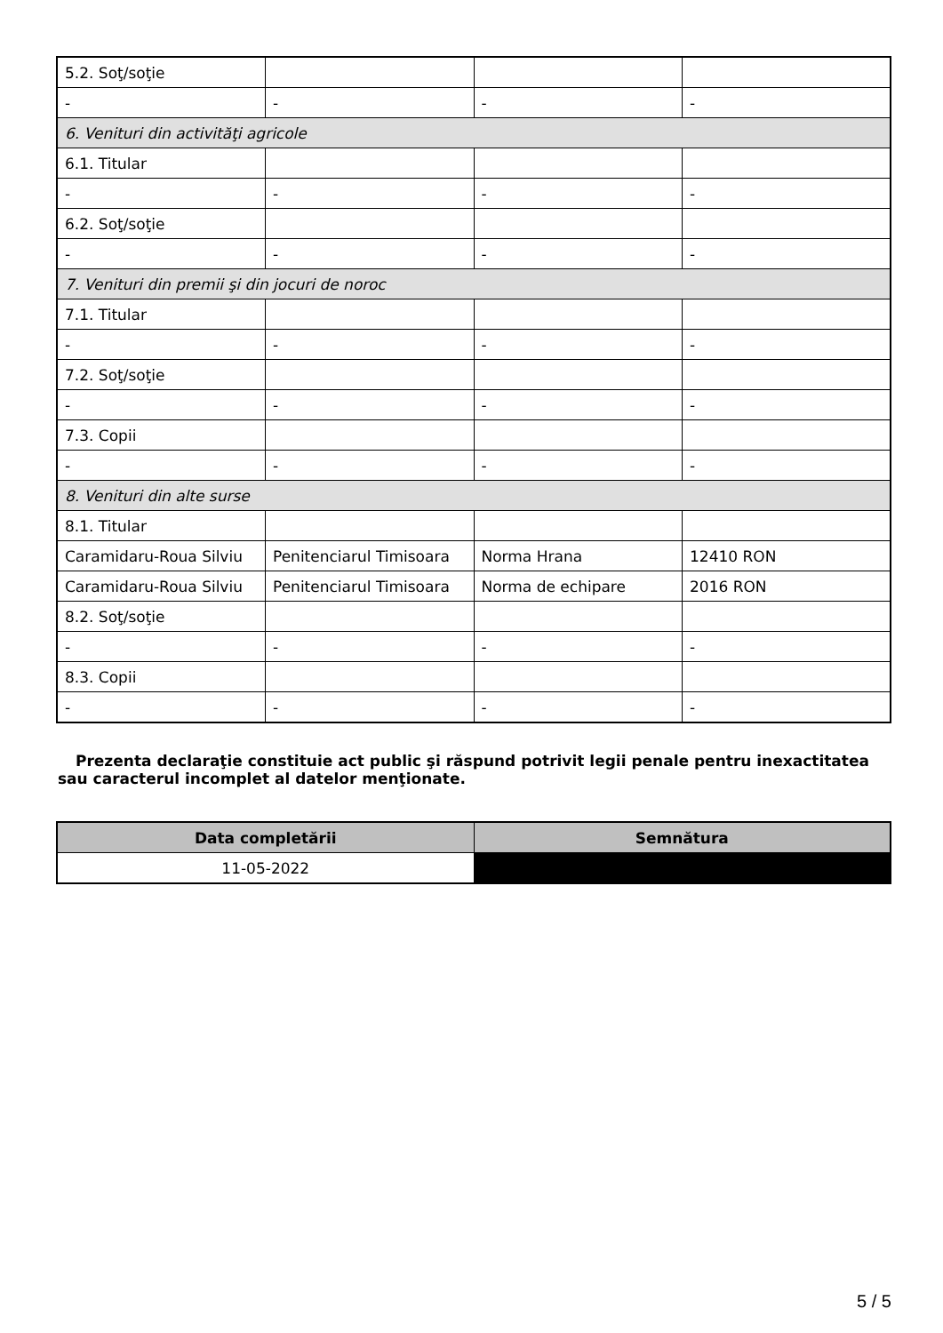| 5.2. Soţ/soţie | | | |
| - | - | - | - |
| 6. Venituri din activităţi agricole | | | |
| 6.1. Titular | | | |
| - | - | - | - |
| 6.2. Soţ/soţie | | | |
| - | - | - | - |
| 7. Venituri din premii şi din jocuri de noroc | | | |
| 7.1. Titular | | | |
| - | - | - | - |
| 7.2. Soţ/soţie | | | |
| - | - | - | - |
| 7.3. Copii | | | |
| - | - | - | - |
| 8. Venituri din alte surse | | | |
| 8.1. Titular | | | |
| Caramidaru-Roua Silviu | Penitenciarul Timisoara | Norma Hrana | 12410 RON |
| Caramidaru-Roua Silviu | Penitenciarul Timisoara | Norma de echipare | 2016 RON |
| 8.2. Soţ/soţie | | | |
| - | - | - | - |
| 8.3. Copii | | | |
| - | - | - | - |
Prezenta declaraţie constituie act public şi răspund potrivit legii penale pentru inexactitatea sau caracterul incomplet al datelor menţionate.
| Data completării | Semnătura |
| --- | --- |
| 11-05-2022 | |
5 / 5